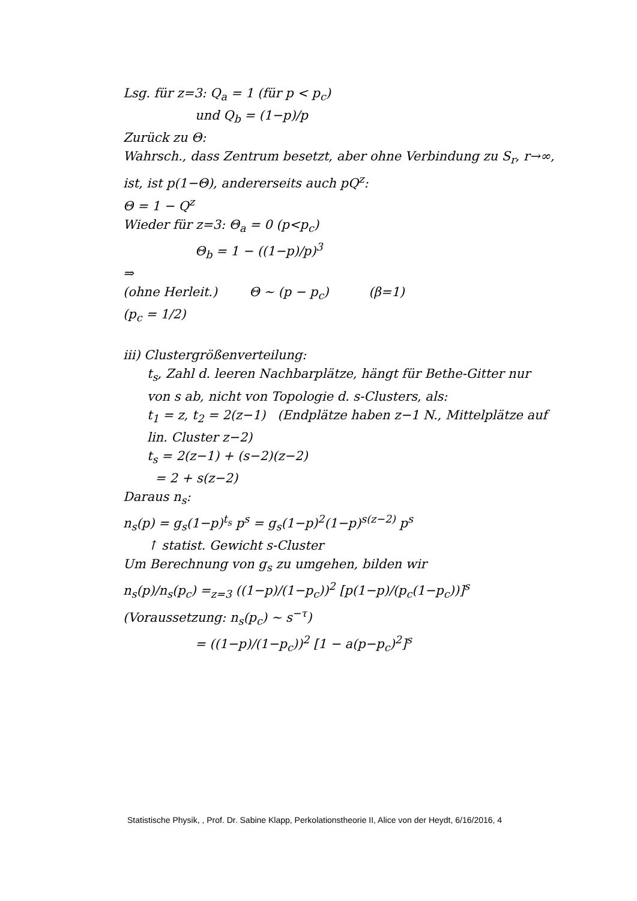Lsg. für z=3: Q<sub>a</sub> = 1 (für p < p<sub>c</sub>)
und Q<sub>b</sub> = (1−p)/p
Zurück zu Θ:
Wahrsch., dass Zentrum besetzt, aber ohne Verbindung zu S<sub>r</sub>, r→∞, ist, ist p(1−Θ), andererseits auch pQ<sup>z</sup>:
Θ = 1 − Q<sup>z</sup>
Wieder für z=3: Θ<sub>a</sub> = 0 (p<p<sub>c</sub>)
Θ<sub>b</sub> = 1 − ((1−p)/p)<sup>3</sup>
⇒
(ohne Herleit.) Θ ~ (p − p<sub>c</sub>) (β=1)
(p<sub>c</sub> = 1/2)
iii) Clustergrößenverteilung:
t<sub>s</sub>, Zahl d. leeren Nachbarplätze, hängt für Bethe-Gitter nur von s ab, nicht von Topologie d. s-Clusters, als:
t<sub>1</sub> = z, t<sub>2</sub> = 2(z−1) (Endplätze haben z−1 N., Mittelplätze auf lin. Cluster z−2)
t<sub>s</sub> = 2(z−1) + (s−2)(z−2)
= 2 + s(z−2)
Daraus n<sub>s</sub>:
n<sub>s</sub>(p) = g<sub>s</sub>(1−p)<sup>t<sub>s</sub></sup> p<sup>s</sup> = g<sub>s</sub>(1−p)<sup>2</sup>(1−p)<sup>s(z−2)</sup> p<sup>s</sup>
↑ statist. Gewicht s-Cluster
Um Berechnung von g<sub>s</sub> zu umgehen, bilden wir
n<sub>s</sub>(p)/n<sub>s</sub>(p<sub>c</sub>) =<sub>z=3</sub> ((1−p)/(1−p<sub>c</sub>))<sup>2</sup> [p(1−p)/(p<sub>c</sub>(1−p<sub>c</sub>))]<sup>s</sup> (Voraussetzung: n<sub>s</sub>(p<sub>c</sub>) ~ s<sup>−τ</sup>)
= ((1−p)/(1−p<sub>c</sub>))<sup>2</sup> [1 − a(p−p<sub>c</sub>)<sup>2</sup>]<sup>s</sup>
Statistische Physik, , Prof. Dr. Sabine Klapp, Perkolationstheorie II, Alice von der Heydt, 6/16/2016, 4